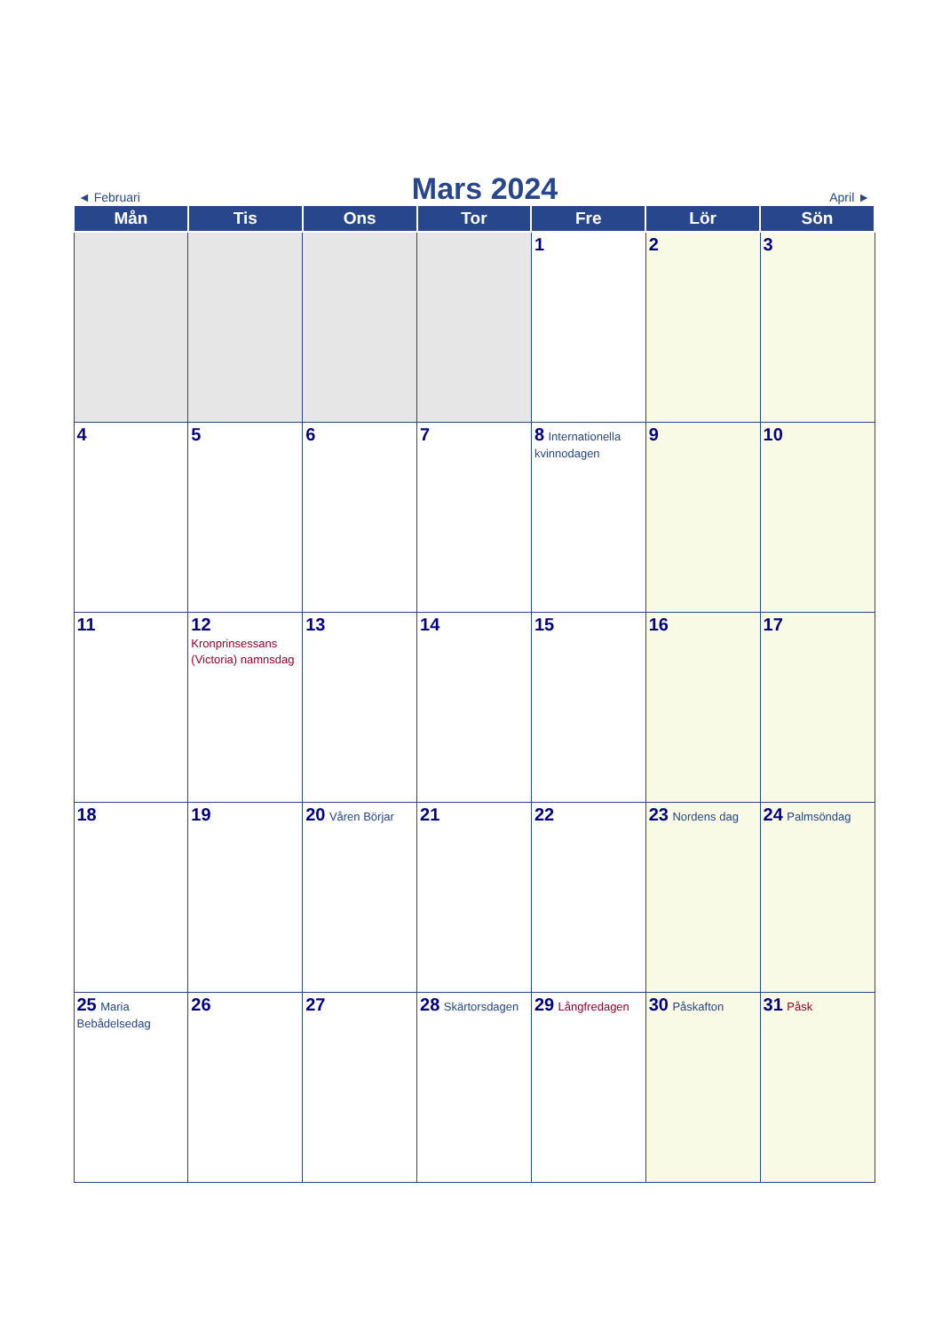◄ Februari Mars 2024 April ►
| Mån | Tis | Ons | Tor | Fre | Lör | Sön |
| --- | --- | --- | --- | --- | --- | --- |
| | | | | 1 | 2 | 3 |
| 4 | 5 | 6 | 7 | 8 Internationella kvinnodagen | 9 | 10 |
| 11 | 12 Kronprinsessans (Victoria) namnsdag | 13 | 14 | 15 | 16 | 17 |
| 18 | 19 | 20 Våren Börjar | 21 | 22 | 23 Nordens dag | 24 Palmsöndag |
| 25 Maria Bebådelsedag | 26 | 27 | 28 Skärtorsdagen | 29 Långfredagen | 30 Påskafton | 31 Påsk |